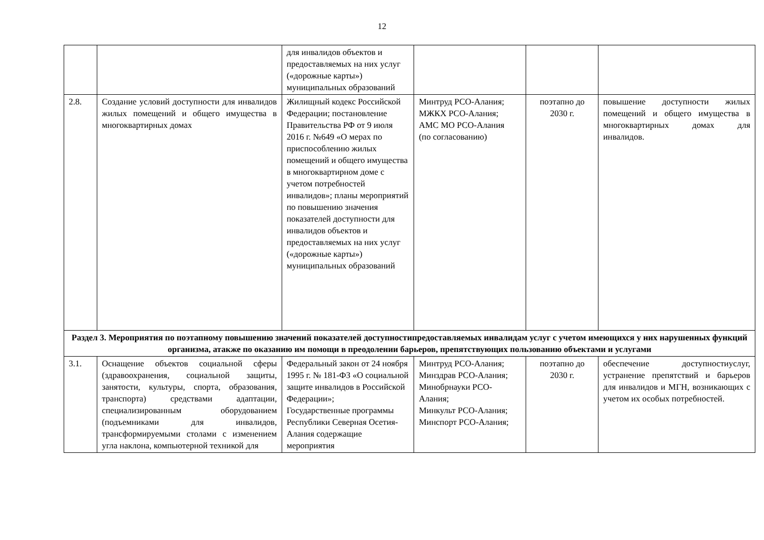12
| | | для инвалидов объектов и предоставляемых на них услуг («дорожные карты») муниципальных образований | | | |
| 2.8. | Создание условий доступности для инвалидов жилых помещений и общего имущества в многоквартирных домах | Жилищный кодекс Российской Федерации; постановление Правительства РФ от 9 июля 2016 г. №649 «О мерах по приспособлению жилых помещений и общего имущества в многоквартирном доме с учетом потребностей инвалидов»; планы мероприятий по повышению значения показателей доступности для инвалидов объектов и предоставляемых на них услуг («дорожные карты») муниципальных образований | Минтруд РСО-Алания; МЖКХ РСО-Алания; АМС МО РСО-Алания (по согласованию) | поэтапно до 2030 г. | повышение доступности жилых помещений и общего имущества в многоквартирных домах для инвалидов. |
| Раздел 3. Мероприятия по поэтапному повышению значений показателей доступностипредоставляемых инвалидам услуг с учетом имеющихся у них нарушенных функций организма, атакже по оказанию им помощи в преодолении барьеров, препятствующих пользованию объектами и услугами | | | | | |
| 3.1. | Оснащение объектов социальной сферы (здравоохранения, социальной защиты, занятости, культуры, спорта, образования, транспорта) средствами адаптации, специализированным оборудованием (подъемниками для инвалидов, трансформируемыми столами с изменением угла наклона, компьютерной техникой для | Федеральный закон от 24 ноября 1995 г. № 181-ФЗ «О социальной защите инвалидов в Российской Федерации»; Государственные программы Республики Северная Осетия-Алания содержащие мероприятия | Минтруд РСО-Алания; Минздрав РСО-Алания; Минобрнауки РСО-Алания; Минкульт РСО-Алания; Минспорт РСО-Алания; | поэтапно до 2030 г. | обеспечение доступностиуслуг, устранение препятствий и барьеров для инвалидов и МГН, возникающих с учетом их особых потребностей. |